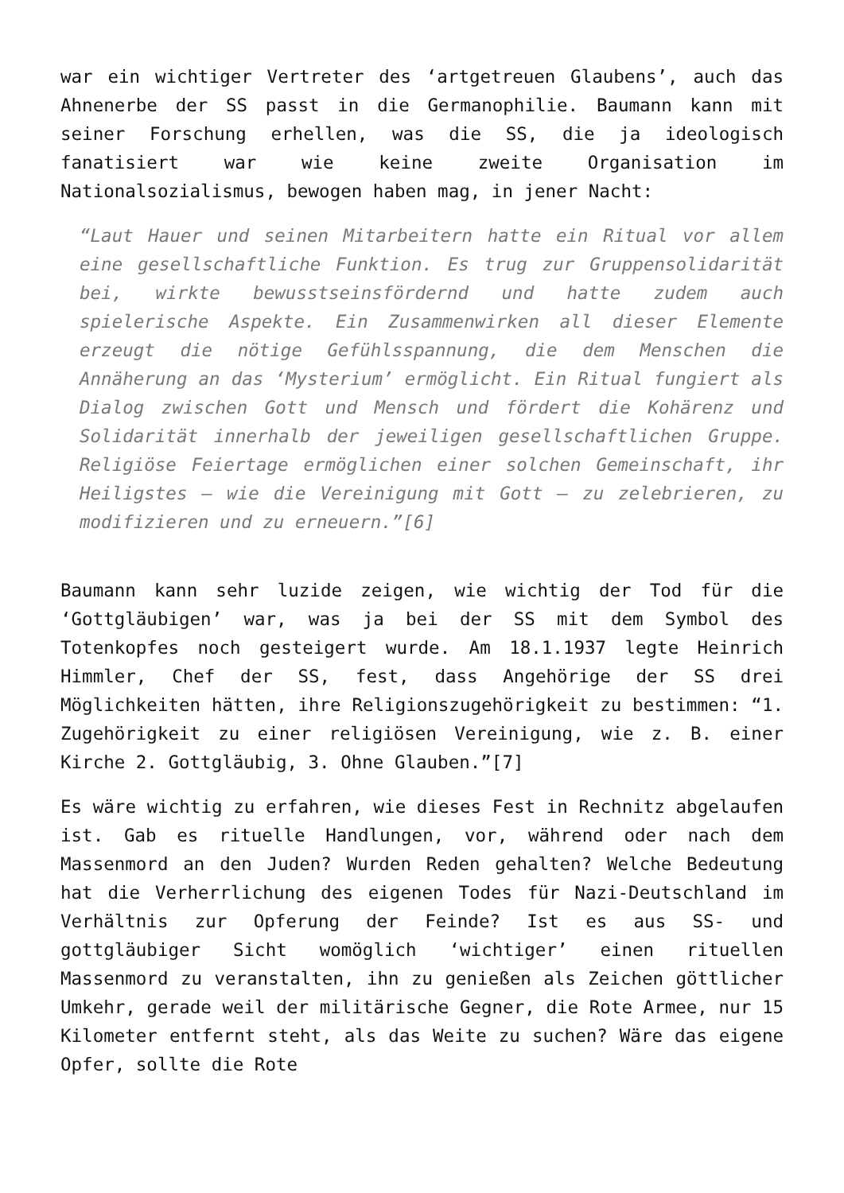war ein wichtiger Vertreter des ‘artgetreuen Glaubens’, auch das Ahnenerbe der SS passt in die Germanophilie. Baumann kann mit seiner Forschung erhellen, was die SS, die ja ideologisch fanatisiert war wie keine zweite Organisation im Nationalsozialismus, bewogen haben mag, in jener Nacht:
“Laut Hauer und seinen Mitarbeitern hatte ein Ritual vor allem eine gesellschaftliche Funktion. Es trug zur Gruppensolidarität bei, wirkte bewusstseinsfördernd und hatte zudem auch spielerische Aspekte. Ein Zusammenwirken all dieser Elemente erzeugt die nötige Gefühlsspannung, die dem Menschen die Annäherung an das ‘Mysterium’ ermöglicht. Ein Ritual fungiert als Dialog zwischen Gott und Mensch und fördert die Kohärenz und Solidarität innerhalb der jeweiligen gesellschaftlichen Gruppe. Religiöse Feiertage ermöglichen einer solchen Gemeinschaft, ihr Heiligstes – wie die Vereinigung mit Gott – zu zelebrieren, zu modifizieren und zu erneuern.”[6]
Baumann kann sehr luzide zeigen, wie wichtig der Tod für die ‘Gottgläubigen’ war, was ja bei der SS mit dem Symbol des Totenkopfes noch gesteigert wurde. Am 18.1.1937 legte Heinrich Himmler, Chef der SS, fest, dass Angehörige der SS drei Möglichkeiten hätten, ihre Religionszugehörigkeit zu bestimmen: “1. Zugehörigkeit zu einer religiösen Vereinigung, wie z. B. einer Kirche 2. Gottgläubig, 3. Ohne Glauben.”[7]
Es wäre wichtig zu erfahren, wie dieses Fest in Rechnitz abgelaufen ist. Gab es rituelle Handlungen, vor, während oder nach dem Massenmord an den Juden? Wurden Reden gehalten? Welche Bedeutung hat die Verherrlichung des eigenen Todes für Nazi-Deutschland im Verhältnis zur Opferung der Feinde? Ist es aus SS- und gottgläubiger Sicht womöglich ‘wichtiger’ einen rituellen Massenmord zu veranstalten, ihn zu genießen als Zeichen göttlicher Umkehr, gerade weil der militärische Gegner, die Rote Armee, nur 15 Kilometer entfernt steht, als das Weite zu suchen? Wäre das eigene Opfer, sollte die Rote